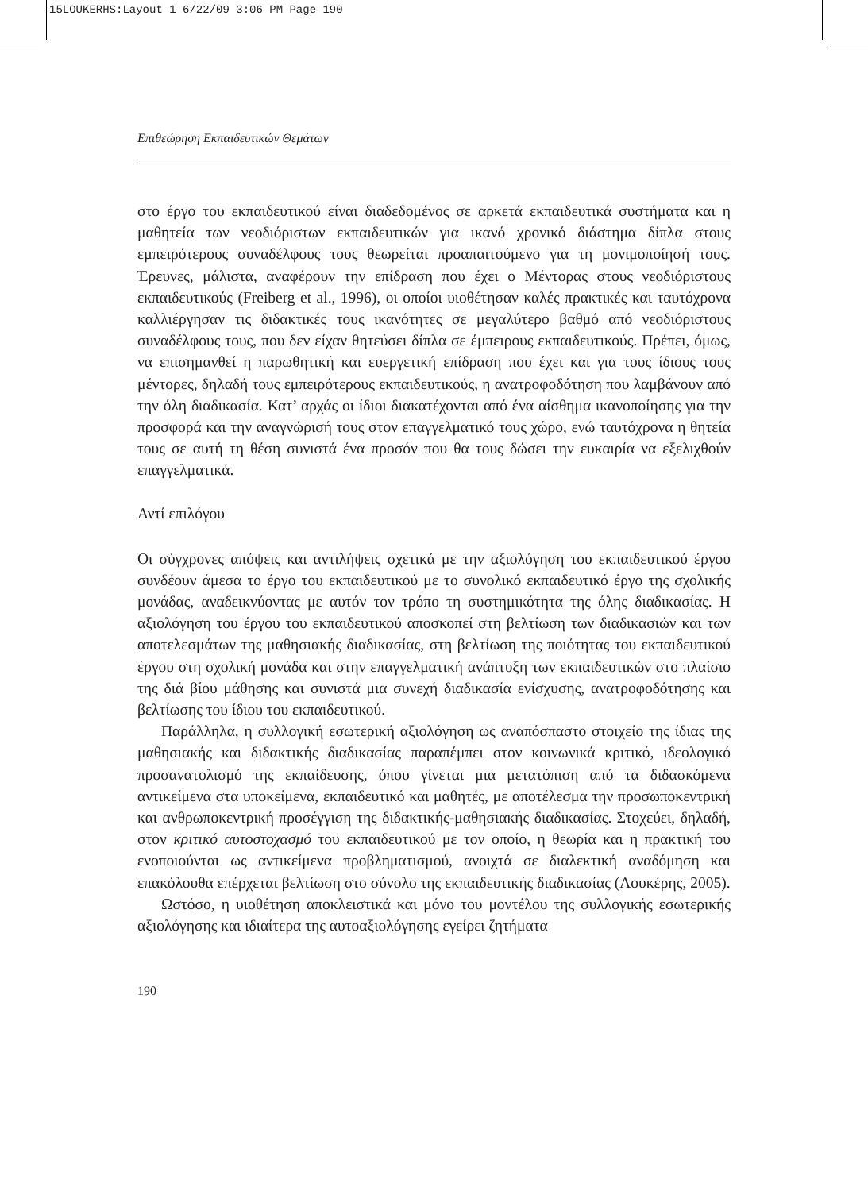15LOUKERHS:Layout 1 6/22/09 3:06 PM Page 190
Επιθεώρηση Εκπαιδευτικών Θεμάτων
στο έργο του εκπαιδευτικού είναι διαδεδομένος σε αρκετά εκπαιδευτικά συστήματα και η μαθητεία των νεοδιόριστων εκπαιδευτικών για ικανό χρονικό διάστημα δίπλα στους εμπειρότερους συναδέλφους τους θεωρείται προαπαιτούμενο για τη μονιμοποίησή τους. Έρευνες, μάλιστα, αναφέρουν την επίδραση που έχει ο Μέντορας στους νεοδιόριστους εκπαιδευτικούς (Freiberg et al., 1996), οι οποίοι υιοθέτησαν καλές πρακτικές και ταυτόχρονα καλλιέργησαν τις διδακτικές τους ικανότητες σε μεγαλύτερο βαθμό από νεοδιόριστους συναδέλφους τους, που δεν είχαν θητεύσει δίπλα σε έμπειρους εκπαιδευτικούς. Πρέπει, όμως, να επισημανθεί η παρωθητική και ευεργετική επίδραση που έχει και για τους ίδιους τους μέντορες, δηλαδή τους εμπειρότερους εκπαιδευτικούς, η ανατροφοδότηση που λαμβάνουν από την όλη διαδικασία. Κατ’ αρχάς οι ίδιοι διακατέχονται από ένα αίσθημα ικανοποίησης για την προσφορά και την αναγνώρισή τους στον επαγγελματικό τους χώρο, ενώ ταυτόχρονα η θητεία τους σε αυτή τη θέση συνιστά ένα προσόν που θα τους δώσει την ευκαιρία να εξελιχθούν επαγγελματικά.
Αντί επιλόγου
Οι σύγχρονες απόψεις και αντιλήψεις σχετικά με την αξιολόγηση του εκπαιδευτικού έργου συνδέουν άμεσα το έργο του εκπαιδευτικού με το συνολικό εκπαιδευτικό έργο της σχολικής μονάδας, αναδεικνύοντας με αυτόν τον τρόπο τη συστημικότητα της όλης διαδικασίας. Η αξιολόγηση του έργου του εκπαιδευτικού αποσκοπεί στη βελτίωση των διαδικασιών και των αποτελεσμάτων της μαθησιακής διαδικασίας, στη βελτίωση της ποιότητας του εκπαιδευτικού έργου στη σχολική μονάδα και στην επαγγελματική ανάπτυξη των εκπαιδευτικών στο πλαίσιο της διά βίου μάθησης και συνιστά μια συνεχή διαδικασία ενίσχυσης, ανατροφοδότησης και βελτίωσης του ίδιου του εκπαιδευτικού.
Παράλληλα, η συλλογική εσωτερική αξιολόγηση ως αναπόσπαστο στοιχείο της ίδιας της μαθησιακής και διδακτικής διαδικασίας παραπέμπει στον κοινωνικά κριτικό, ιδεολογικό προσανατολισμό της εκπαίδευσης, όπου γίνεται μια μετατόπιση από τα διδασκόμενα αντικείμενα στα υποκείμενα, εκπαιδευτικό και μαθητές, με αποτέλεσμα την προσωποκεντρική και ανθρωποκεντρική προσέγγιση της διδακτικής-μαθησιακής διαδικασίας. Στοχεύει, δηλαδή, στον κριτικό αυτοστοχασμό του εκπαιδευτικού με τον οποίο, η θεωρία και η πρακτική του ενοποιούνται ως αντικείμενα προβληματισμού, ανοιχτά σε διαλεκτική αναδόμηση και επακόλουθα επέρχεται βελτίωση στο σύνολο της εκπαιδευτικής διαδικασίας (Λουκέρης, 2005).
Ωστόσο, η υιοθέτηση αποκλειστικά και μόνο του μοντέλου της συλλογικής εσωτερικής αξιολόγησης και ιδιαίτερα της αυτοαξιολόγησης εγείρει ζητήματα
190